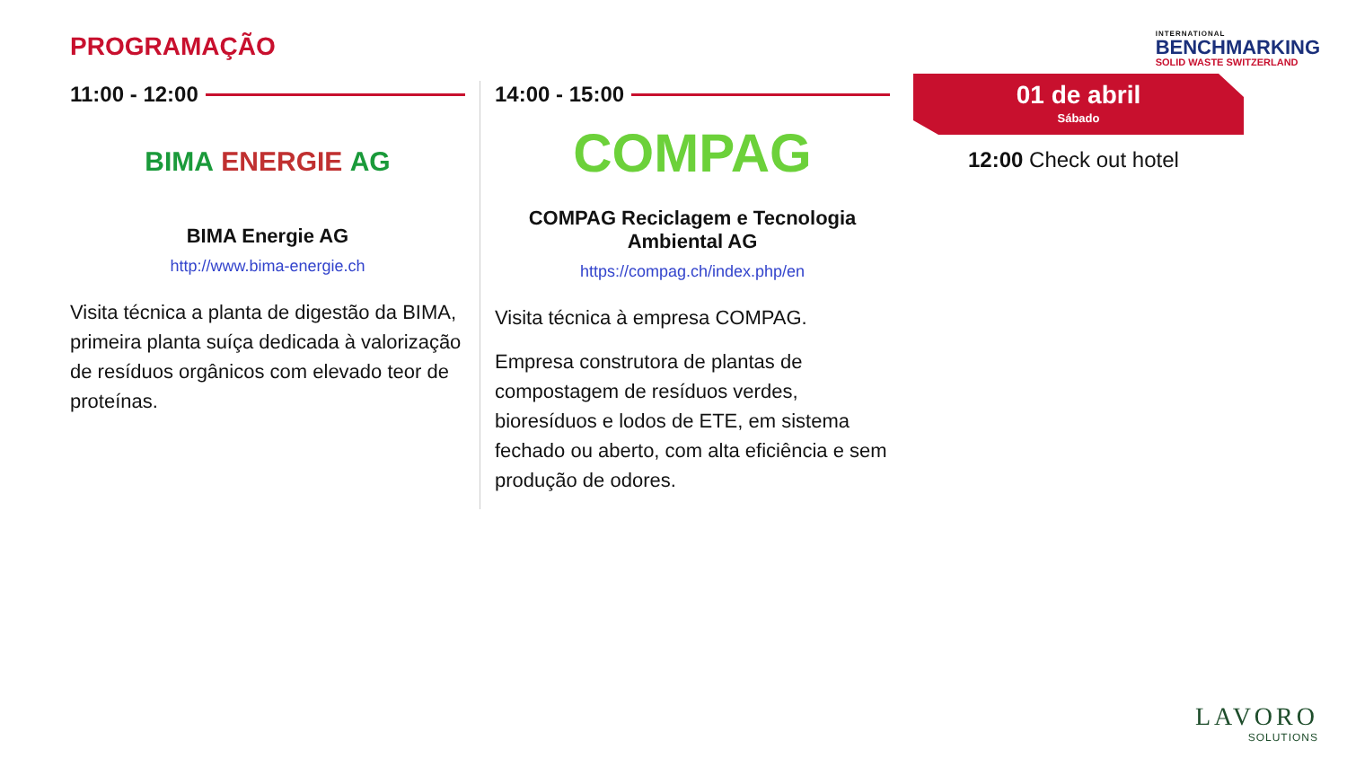PROGRAMAÇÃO
INTERNATIONAL
BENCHMARKING
SOLID WASTE SWITZERLAND
11:00 - 12:00
BIMA ENERGIE AG
BIMA Energie AG
http://www.bima-energie.ch
Visita técnica a planta de digestão da BIMA, primeira planta suíça dedicada à valorização de resíduos orgânicos com elevado teor de proteínas.
14:00 - 15:00
COMPAG
COMPAG Reciclagem e Tecnologia Ambiental AG
https://compag.ch/index.php/en
Visita técnica à empresa COMPAG.
Empresa construtora de plantas de compostagem de resíduos verdes, bioresíduos e lodos de ETE, em sistema fechado ou aberto, com alta eficiência e sem produção de odores.
01 de abril
Sábado
12:00 Check out hotel
LAVORO
SOLUTIONS